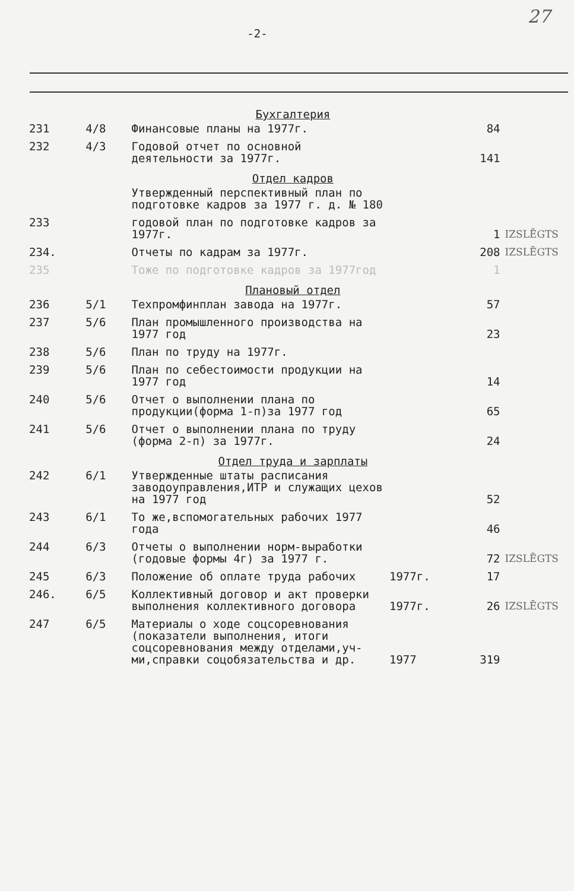27
-2-
| | | Бухгалтерия | | | |
| 231 | 4/8 | Финансовые планы на 1977г. | | 84 | |
| 232 | 4/3 | Годовой отчет по основной деятельности за 1977г. | | 141 | |
| | | Отдел кадров | | | |
| | | Утвержденный перспективный план по подготовке кадров за 1977 г. д. № 180 | | | |
| 233 | | годовой план по подготовке кадров за 1977г. | | 1 | IZSLĒGTS |
| 234. | | Отчеты по кадрам за 1977г. | | 208 | IZSLĒGTS |
| 235 | | Тоже по подготовке кадров за 1977год | | 1 | |
| | | Плановый отдел | | | |
| 236 | 5/1 | Техпромфинплан завода на 1977г. | | 57 | |
| 237 | 5/6 | План промышленного производства на 1977 год | | 23 | |
| 238 | 5/6 | План по труду на 1977г. | | | |
| 239 | 5/6 | План по себестоимости продукции на 1977 год | | 14 | |
| 240 | 5/6 | Отчет о выполнении плана по продукции(форма 1-п)за 1977 год | | 65 | |
| 241 | 5/6 | Отчет о выполнении плана по труду (форма 2-п) за 1977г. | | 24 | |
| | | Отдел труда и зарплаты | | | |
| 242 | 6/1 | Утвержденные штаты расписания заводоуправления,ИТР и служащих цехов на 1977 год | | 52 | |
| 243 | 6/1 | То же,вспомогательных рабочих 1977 года | | 46 | |
| 244 | 6/3 | Отчеты о выполнении норм-выработки (годовые формы 4г) за 1977 г. | | 72 | IZSLĒGTS |
| 245 | 6/3 | Положение об оплате труда рабочих | 1977г. | 17 | |
| 246. | 6/5 | Коллективный договор и акт проверки выполнения коллективного договора | 1977г. | 26 | IZSLĒGTS |
| 247 | 6/5 | Материалы о ходе соцсоревнования (показатели выполнения, итоги соцсоревнования между отделами,уч-ми,справки соцобязательства и др. | 1977 | 319 | |